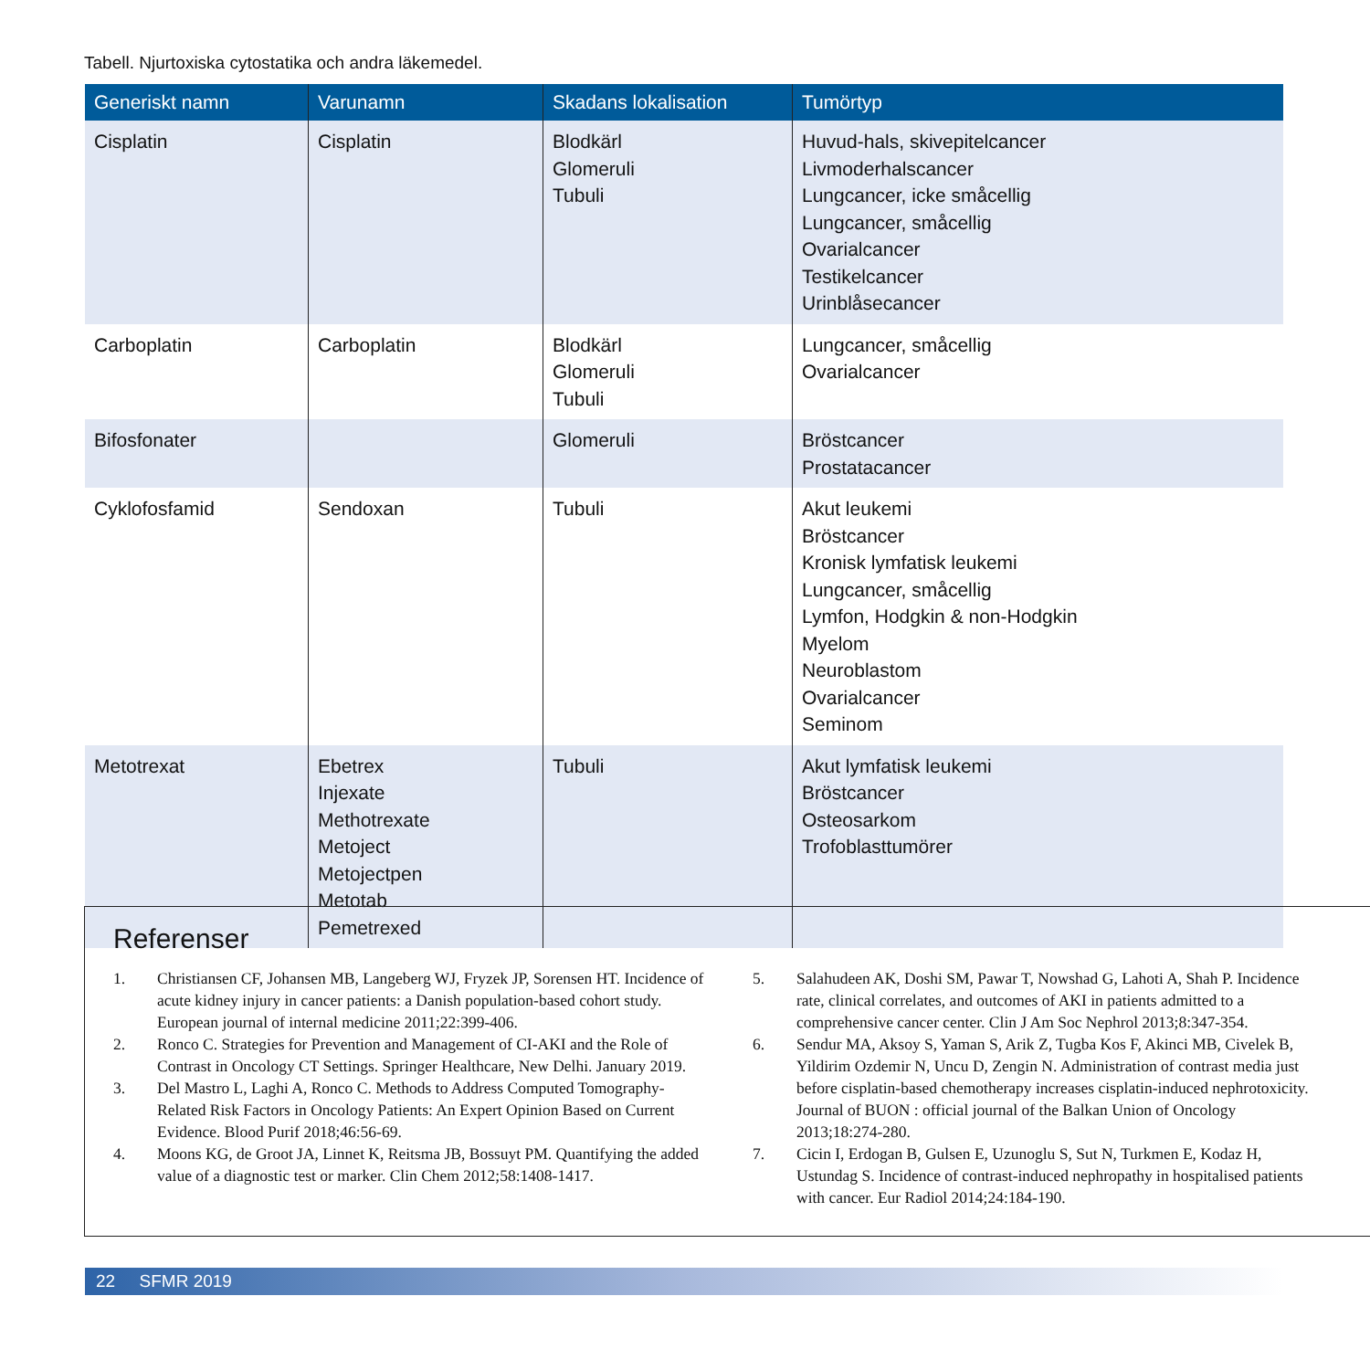Tabell. Njurtoxiska cytostatika och andra läkemedel.
| Generiskt namn | Varunamn | Skadans lokalisation | Tumörtyp |
| --- | --- | --- | --- |
| Cisplatin | Cisplatin | Blodkärl Glomeruli Tubuli | Huvud-hals, skivepitelcancer Livmoderhalscancer Lungcancer, icke småcellig Lungcancer, småcellig Ovarialcancer Testikelcancer Urinblåsecancer |
| Carboplatin | Carboplatin | Blodkärl Glomeruli Tubuli | Lungcancer, småcellig Ovarialcancer |
| Bifosfonater | | Glomeruli | Bröstcancer Prostatacancer |
| Cyklofosfamid | Sendoxan | Tubuli | Akut leukemi Bröstcancer Kronisk lymfatisk leukemi Lungcancer, småcellig Lymfon, Hodgkin & non-Hodgkin Myelom Neuroblastom Ovarialcancer Seminom |
| Metotrexat | Ebetrex Injexate Methotrexate Metoject Metojectpen Metotab Pemetrexed | Tubuli | Akut lymfatisk leukemi Bröstcancer Osteosarkom Trofoblasttumörer |
Referenser
1. Christiansen CF, Johansen MB, Langeberg WJ, Fryzek JP, Sorensen HT. Incidence of acute kidney injury in cancer patients: a Danish population-based cohort study. European journal of internal medicine 2011;22:399-406.
2. Ronco C. Strategies for Prevention and Management of CI-AKI and the Role of Contrast in Oncology CT Settings. Springer Healthcare, New Delhi. January 2019.
3. Del Mastro L, Laghi A, Ronco C. Methods to Address Computed Tomography-Related Risk Factors in Oncology Patients: An Expert Opinion Based on Current Evidence. Blood Purif 2018;46:56-69.
4. Moons KG, de Groot JA, Linnet K, Reitsma JB, Bossuyt PM. Quantifying the added value of a diagnostic test or marker. Clin Chem 2012;58:1408-1417.
5. Salahudeen AK, Doshi SM, Pawar T, Nowshad G, Lahoti A, Shah P. Incidence rate, clinical correlates, and outcomes of AKI in patients admitted to a comprehensive cancer center. Clin J Am Soc Nephrol 2013;8:347-354.
6. Sendur MA, Aksoy S, Yaman S, Arik Z, Tugba Kos F, Akinci MB, Civelek B, Yildirim Ozdemir N, Uncu D, Zengin N. Administration of contrast media just before cisplatin-based chemotherapy increases cisplatin-induced nephrotoxicity. Journal of BUON : official journal of the Balkan Union of Oncology 2013;18:274-280.
7. Cicin I, Erdogan B, Gulsen E, Uzunoglu S, Sut N, Turkmen E, Kodaz H, Ustundag S. Incidence of contrast-induced nephropathy in hospitalised patients with cancer. Eur Radiol 2014;24:184-190.
22 SFMR 2019